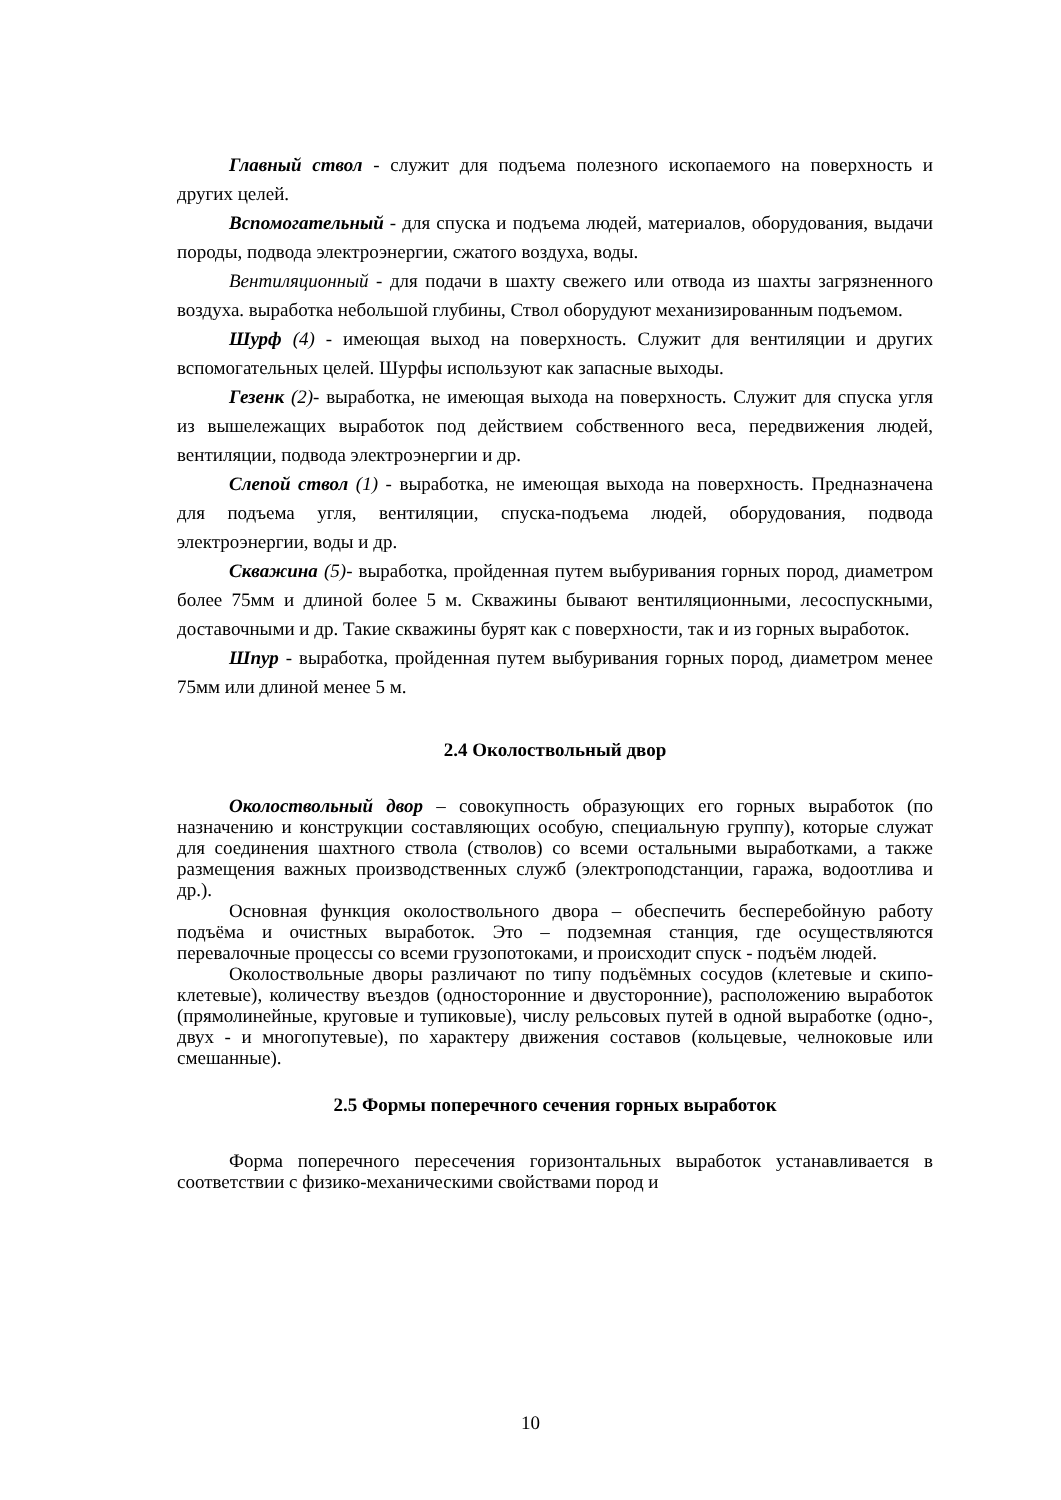Главный ствол - служит для подъема полезного ископаемого на поверхность и других целей.
Вспомогательный - для спуска и подъема людей, материалов, оборудования, выдачи породы, подвода электроэнергии, сжатого воздуха, воды.
Вентиляционный - для подачи в шахту свежего или отвода из шахты загрязненного воздуха. выработка небольшой глубины, Ствол оборудуют механизированным подъемом.
Шурф (4) - имеющая выход на поверхность. Служит для вентиляции и других вспомогательных целей. Шурфы используют как запасные выходы.
Гезенк (2)- выработка, не имеющая выхода на поверхность. Служит для спуска угля из вышележащих выработок под действием собственного веса, передвижения людей, вентиляции, подвода электроэнергии и др.
Слепой ствол (1) - выработка, не имеющая выхода на поверхность. Предназначена для подъема угля, вентиляции, спуска-подъема людей, оборудования, подвода электроэнергии, воды и др.
Скважина (5)- выработка, пройденная путем выбуривания горных пород, диаметром более 75мм и длиной более 5 м. Скважины бывают вентиляционными, лесоспускными, доставочными и др. Такие скважины бурят как с поверхности, так и из горных выработок.
Шпур - выработка, пройденная путем выбуривания горных пород, диаметром менее 75мм или длиной менее 5 м.
2.4 Околоствольный двор
Околоствольный двор – совокупность образующих его горных выработок (по назначению и конструкции составляющих особую, специальную группу), которые служат для соединения шахтного ствола (стволов) со всеми остальными выработками, а также размещения важных производственных служб (электроподстанции, гаража, водоотлива и др.).
Основная функция околоствольного двора – обеспечить бесперебойную работу подъёма и очистных выработок. Это – подземная станция, где осуществляются перевалочные процессы со всеми грузопотоками, и происходит спуск - подъём людей.
Околоствольные дворы различают по типу подъёмных сосудов (клетевые и скипо-клетевые), количеству въездов (односторонние и двусторонние), расположению выработок (прямолинейные, круговые и тупиковые), числу рельсовых путей в одной выработке (одно-, двух - и многопутевые), по характеру движения составов (кольцевые, челноковые или смешанные).
2.5 Формы поперечного сечения горных выработок
Форма поперечного пересечения горизонтальных выработок устанавливается в соответствии с физико-механическими свойствами пород и
10